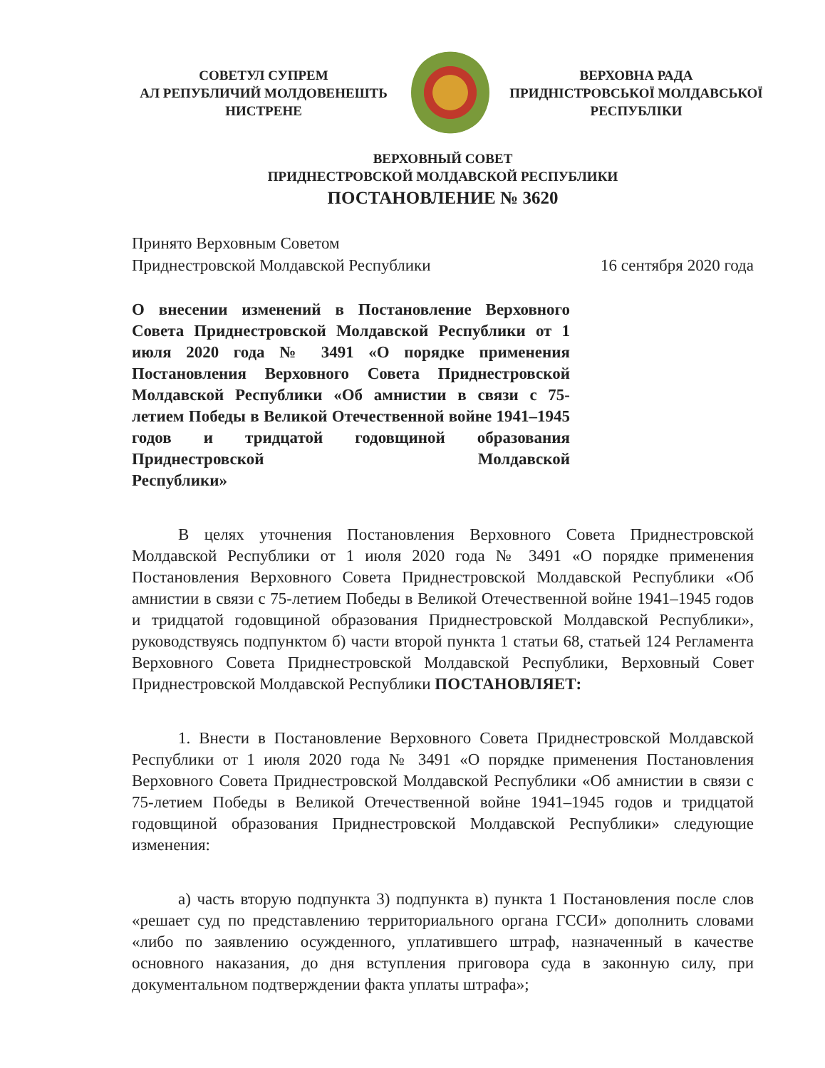СОВЕТУЛ СУПРЕМ
АЛ РЕПУБЛИЧИЙ МОЛДОВЕНЕШТЬ
НИСТРЕНЕ
ВЕРХОВНА РАДА
ПРИДНІСТРОВСЬКОЇ МОЛДАВСЬКОЇ
РЕСПУБЛІКИ
ВЕРХОВНЫЙ СОВЕТ
ПРИДНЕСТРОВСКОЙ МОЛДАВСКОЙ РЕСПУБЛИКИ
ПОСТАНОВЛЕНИЕ № 3620
Принято Верховным Советом
Приднестровской Молдавской Республики
16 сентября 2020 года
О внесении изменений в Постановление Верховного Совета Приднестровской Молдавской Республики от 1 июля 2020 года № 3491 «О порядке применения Постановления Верховного Совета Приднестровской Молдавской Республики «Об амнистии в связи с 75-летием Победы в Великой Отечественной войне 1941–1945 годов и тридцатой годовщиной образования Приднестровской Молдавской
Республики»
В целях уточнения Постановления Верховного Совета Приднестровской Молдавской Республики от 1 июля 2020 года № 3491 «О порядке применения Постановления Верховного Совета Приднестровской Молдавской Республики «Об амнистии в связи с 75-летием Победы в Великой Отечественной войне 1941–1945 годов и тридцатой годовщиной образования Приднестровской Молдавской Республики», руководствуясь подпунктом б) части второй пункта 1 статьи 68, статьей 124 Регламента Верховного Совета Приднестровской Молдавской Республики, Верховный Совет Приднестровской Молдавской Республики ПОСТАНОВЛЯЕТ:
1. Внести в Постановление Верховного Совета Приднестровской Молдавской Республики от 1 июля 2020 года № 3491 «О порядке применения Постановления Верховного Совета Приднестровской Молдавской Республики «Об амнистии в связи с 75-летием Победы в Великой Отечественной войне 1941–1945 годов и тридцатой годовщиной образования Приднестровской Молдавской Республики» следующие изменения:
а) часть вторую подпункта 3) подпункта в) пункта 1 Постановления после слов «решает суд по представлению территориального органа ГССИ» дополнить словами «либо по заявлению осужденного, уплатившего штраф, назначенный в качестве основного наказания, до дня вступления приговора суда в законную силу, при документальном подтверждении факта уплаты штрафа»;